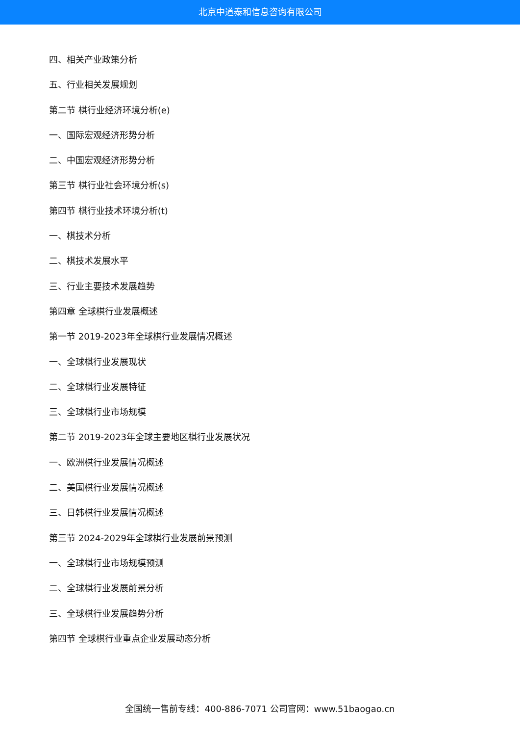北京中道泰和信息咨询有限公司
四、相关产业政策分析
五、行业相关发展规划
第二节 棋行业经济环境分析(e)
一、国际宏观经济形势分析
二、中国宏观经济形势分析
第三节 棋行业社会环境分析(s)
第四节 棋行业技术环境分析(t)
一、棋技术分析
二、棋技术发展水平
三、行业主要技术发展趋势
第四章 全球棋行业发展概述
第一节 2019-2023年全球棋行业发展情况概述
一、全球棋行业发展现状
二、全球棋行业发展特征
三、全球棋行业市场规模
第二节 2019-2023年全球主要地区棋行业发展状况
一、欧洲棋行业发展情况概述
二、美国棋行业发展情况概述
三、日韩棋行业发展情况概述
第三节 2024-2029年全球棋行业发展前景预测
一、全球棋行业市场规模预测
二、全球棋行业发展前景分析
三、全球棋行业发展趋势分析
第四节 全球棋行业重点企业发展动态分析
全国统一售前专线：400-886-7071 公司官网：www.51baogao.cn